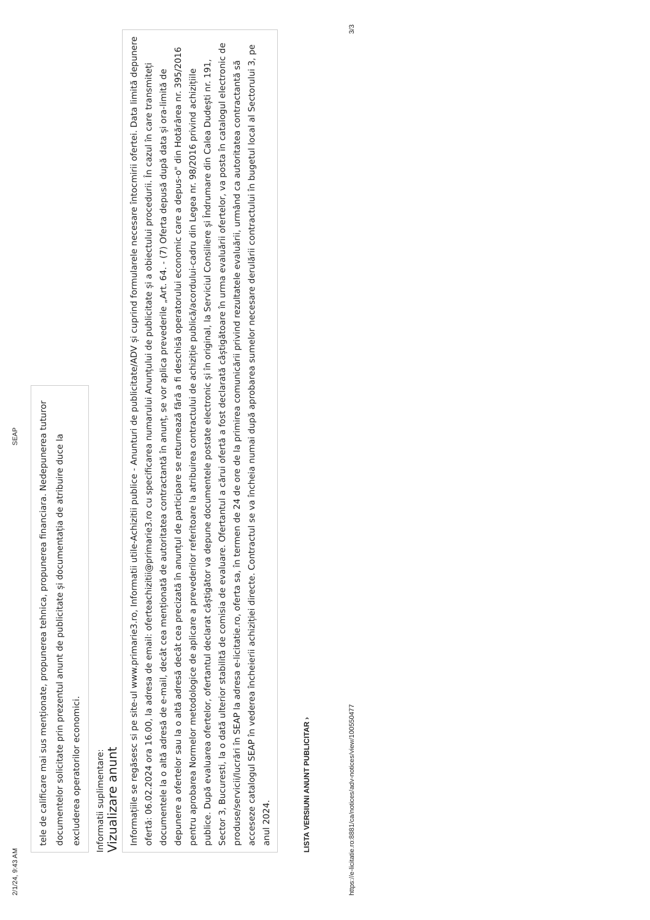2/1/24, 9:43 AM SEAP
tele de calificare mai sus menționate, propunerea tehnica, propunerea financiara. Nedepunerea tuturor documentelor solicitate prin prezentul anunt de publicitate și documentația de atribuire duce la excluderea operatorilor economici.
Informatii suplimentare:
Vizualizare anunt
Informațiile se regăsesc si pe site-ul www.primarie3.ro, Informatii utile-Achizitii publice - Anunturi de publicitate/ADV și cuprind formularele necesare întocmirii ofertei. Data limită depunere ofertă: 06.02.2024 ora 16.00, la adresa de email: oferteachizitii@primarie3.ro cu specificarea numarului Anunțului de publicitate și a obiectului procedurii. În cazul în care transmiteți documentele la o altă adresă de e-mail, decât cea menționată de autoritatea contractantă în anunț, se vor aplica prevederile „Art. 64. - (7) Oferta depusă după data și ora-limită de depunere a ofertelor sau la o altă adresă decât cea precizată în anunțul de participare se returnează fără a fi deschisă operatorului economic care a depus-o" din Hotărârea nr. 395/2016 pentru aprobarea Normelor metodologice de aplicare a prevederilor referitoare la atribuirea contractului de achiziție publică/acordului-cadru din Legea nr. 98/2016 privind achizițiile publice. După evaluarea ofertelor, ofertantul declarat câștigător va depune documentele postate electronic și în original, la Serviciul Consiliere și Îndrumare din Calea Dudești nr. 191, Sector 3, Bucuresti, la o dată ulterior stabilită de comisia de evaluare. Ofertantul a cărui ofertă a fost declarată câștigătoare în urma evaluării ofertelor, va posta în catalogul electronic de produse/servicii/lucrări în SEAP la adresa e-licitatie.ro, oferta sa, în termen de 24 de ore de la primirea comunicării privind rezultatele evaluării, urmând ca autoritatea contractantă să acceseze catalogul SEAP în vederea încheierii achiziției directe. Contractul se va încheia numai după aprobarea sumelor necesare derulării contractului în bugetul local al Sectorului 3, pe anul 2024.
LISTA VERSIUNI ANUNT PUBLICITAR ›
https://e-licitatie.ro:8881/ca/notices/adv-notices/view/100550477 3/3